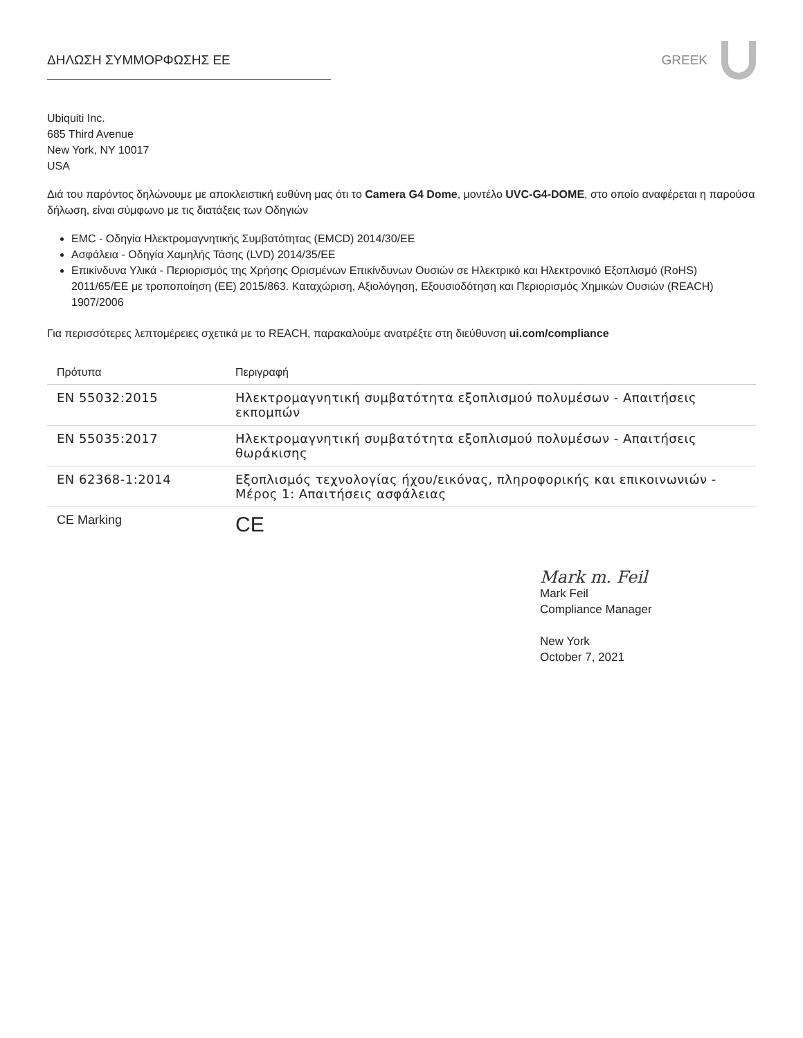ΔΗΛΩΣΗ ΣΥΜΜΟΡΦΩΣΗΣ ΕΕ GREEK
Ubiquiti Inc.
685 Third Avenue
New York, NY 10017
USA
Διά του παρόντος δηλώνουμε με αποκλειστική ευθύνη μας ότι το Camera G4 Dome, μοντέλο UVC-G4-DOME, στο οποίο αναφέρεται η παρούσα δήλωση, είναι σύμφωνο με τις διατάξεις των Οδηγιών
EMC - Οδηγία Ηλεκτρομαγνητικής Συμβατότητας (EMCD) 2014/30/EE
Ασφάλεια - Οδηγία Χαμηλής Τάσης (LVD) 2014/35/EE
Επικίνδυνα Υλικά - Περιορισμός της Χρήσης Ορισμένων Επικίνδυνων Ουσιών σε Ηλεκτρικό και Ηλεκτρονικό Εξοπλισμό (RoHS) 2011/65/EE με τροποποίηση (ΕΕ) 2015/863. Καταχώριση, Αξιολόγηση, Εξουσιοδότηση και Περιορισμός Χημικών Ουσιών (REACH) 1907/2006
Για περισσότερες λεπτομέρειες σχετικά με το REACH, παρακαλούμε ανατρέξτε στη διεύθυνση ui.com/compliance
| Πρότυπα | Περιγραφή |
| --- | --- |
| EN 55032:2015 | Ηλεκτρομαγνητική συμβατότητα εξοπλισμού πολυμέσων - Απαιτήσεις εκπομπών |
| EN 55035:2017 | Ηλεκτρομαγνητική συμβατότητα εξοπλισμού πολυμέσων - Απαιτήσεις θωράκισης |
| EN 62368-1:2014 | Εξοπλισμός τεχνολογίας ήχου/εικόνας, πληροφορικής και επικοινωνιών - Μέρος 1: Απαιτήσεις ασφάλειας |
| CE Marking | CE |
Mark m. Feil
Mark Feil
Compliance Manager
New York
October 7, 2021